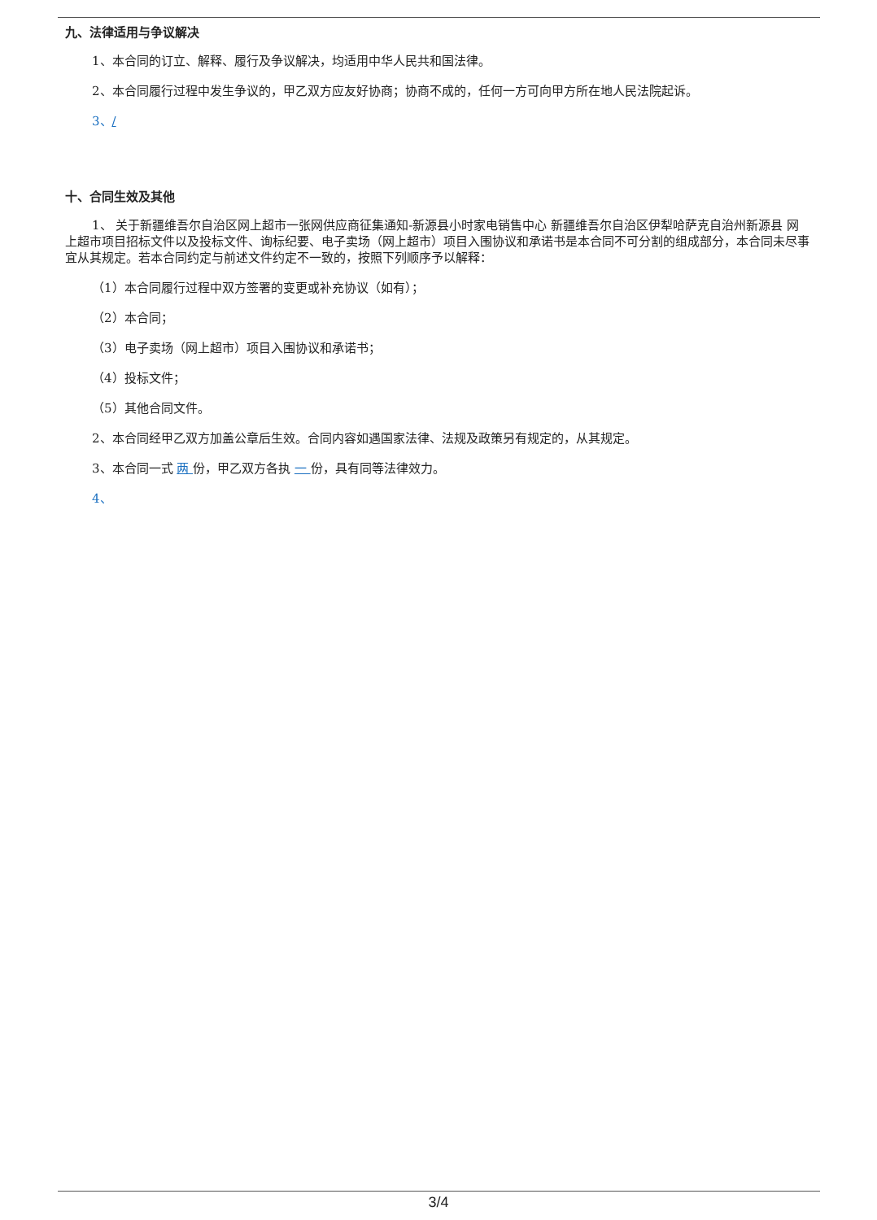九、法律适用与争议解决
1、本合同的订立、解释、履行及争议解决，均适用中华人民共和国法律。
2、本合同履行过程中发生争议的，甲乙双方应友好协商；协商不成的，任何一方可向甲方所在地人民法院起诉。
3、/
十、合同生效及其他
1、 关于新疆维吾尔自治区网上超市一张网供应商征集通知-新源县小时家电销售中心 新疆维吾尔自治区伊犁哈萨克自治州新源县 网上超市项目招标文件以及投标文件、询标纪要、电子卖场（网上超市）项目入围协议和承诺书是本合同不可分割的组成部分，本合同未尽事宜从其规定。若本合同约定与前述文件约定不一致的，按照下列顺序予以解释：
（1）本合同履行过程中双方签署的变更或补充协议（如有）；
（2）本合同；
（3）电子卖场（网上超市）项目入围协议和承诺书；
（4）投标文件；
（5）其他合同文件。
2、本合同经甲乙双方加盖公章后生效。合同内容如遇国家法律、法规及政策另有规定的，从其规定。
3、本合同一式 两 份，甲乙双方各执 一 份，具有同等法律效力。
4、
3/4